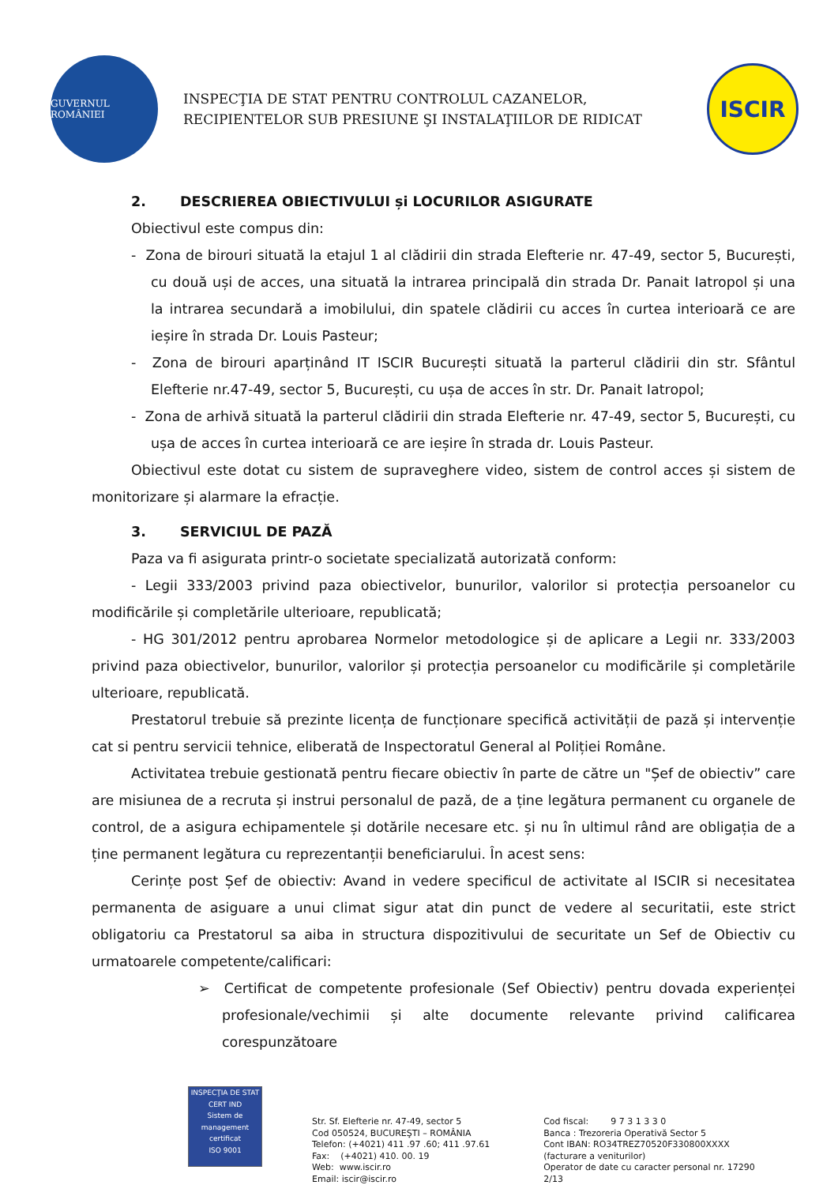GUVERNUL ROMÂNIEI
INSPECŢIA DE STAT PENTRU CONTROLUL CAZANELOR,
RECIPIENTELOR SUB PRESIUNE ŞI INSTALAŢIILOR DE RIDICAT
ISCIR
2. DESCRIEREA OBIECTIVULUI și LOCURILOR ASIGURATE
Obiectivul este compus din:
- Zona de birouri situată la etajul 1 al clădirii din strada Elefterie nr. 47-49, sector 5, București, cu două uși de acces, una situată la intrarea principală din strada Dr. Panait Iatropol și una la intrarea secundară a imobilului, din spatele clădirii cu acces în curtea interioară ce are ieșire în strada Dr. Louis Pasteur;
- Zona de birouri aparținând IT ISCIR București situată la parterul clădirii din str. Sfântul Elefterie nr.47-49, sector 5, București, cu ușa de acces în str. Dr. Panait Iatropol;
- Zona de arhivă situată la parterul clădirii din strada Elefterie nr. 47-49, sector 5, București, cu ușa de acces în curtea interioară ce are ieșire în strada dr. Louis Pasteur.
Obiectivul este dotat cu sistem de supraveghere video, sistem de control acces și sistem de monitorizare și alarmare la efracție.
3. SERVICIUL DE PAZĂ
Paza va fi asigurata printr-o societate specializată autorizată conform:
- Legii 333/2003 privind paza obiectivelor, bunurilor, valorilor si protecția persoanelor cu modificările și completările ulterioare, republicată;
- HG 301/2012 pentru aprobarea Normelor metodologice și de aplicare a Legii nr. 333/2003 privind paza obiectivelor, bunurilor, valorilor și protecția persoanelor cu modificările și completările ulterioare, republicată.
Prestatorul trebuie să prezinte licența de funcționare specifică activității de pază și intervenție cat si pentru servicii tehnice, eliberată de Inspectoratul General al Poliției Române.
Activitatea trebuie gestionată pentru fiecare obiectiv în parte de către un "Șef de obiectiv” care are misiunea de a recruta și instrui personalul de pază, de a ține legătura permanent cu organele de control, de a asigura echipamentele și dotările necesare etc. și nu în ultimul rând are obligația de a ține permanent legătura cu reprezentanții beneficiarului. În acest sens:
Cerințe post Șef de obiectiv: Avand in vedere specificul de activitate al ISCIR si necesitatea permanenta de asiguare a unui climat sigur atat din punct de vedere al securitatii, este strict obligatoriu ca Prestatorul sa aiba in structura dispozitivului de securitate un Sef de Obiectiv cu urmatoarele competente/calificari:
➢ Certificat de competente profesionale (Sef Obiectiv) pentru dovada experienței profesionale/vechimii și alte documente relevante privind calificarea corespunzătoare
INSPECŢIA DE STAT
CERT IND
Sistem de management certificat
ISO 9001
Str. Sf. Elefterie nr. 47-49, sector 5
Cod 050524, BUCUREŞTI – ROMÂNIA
Telefon: (+4021) 411 .97 .60; 411 .97.61
Fax: (+4021) 410. 00. 19
Web: www.iscir.ro
Email: iscir@iscir.ro
Cod fiscal: 9 7 3 1 3 3 0
Banca : Trezoreria Operativă Sector 5
Cont IBAN: RO34TREZ70520F330800XXXX
(facturare a veniturilor)
Operator de date cu caracter personal nr. 17290
2/13